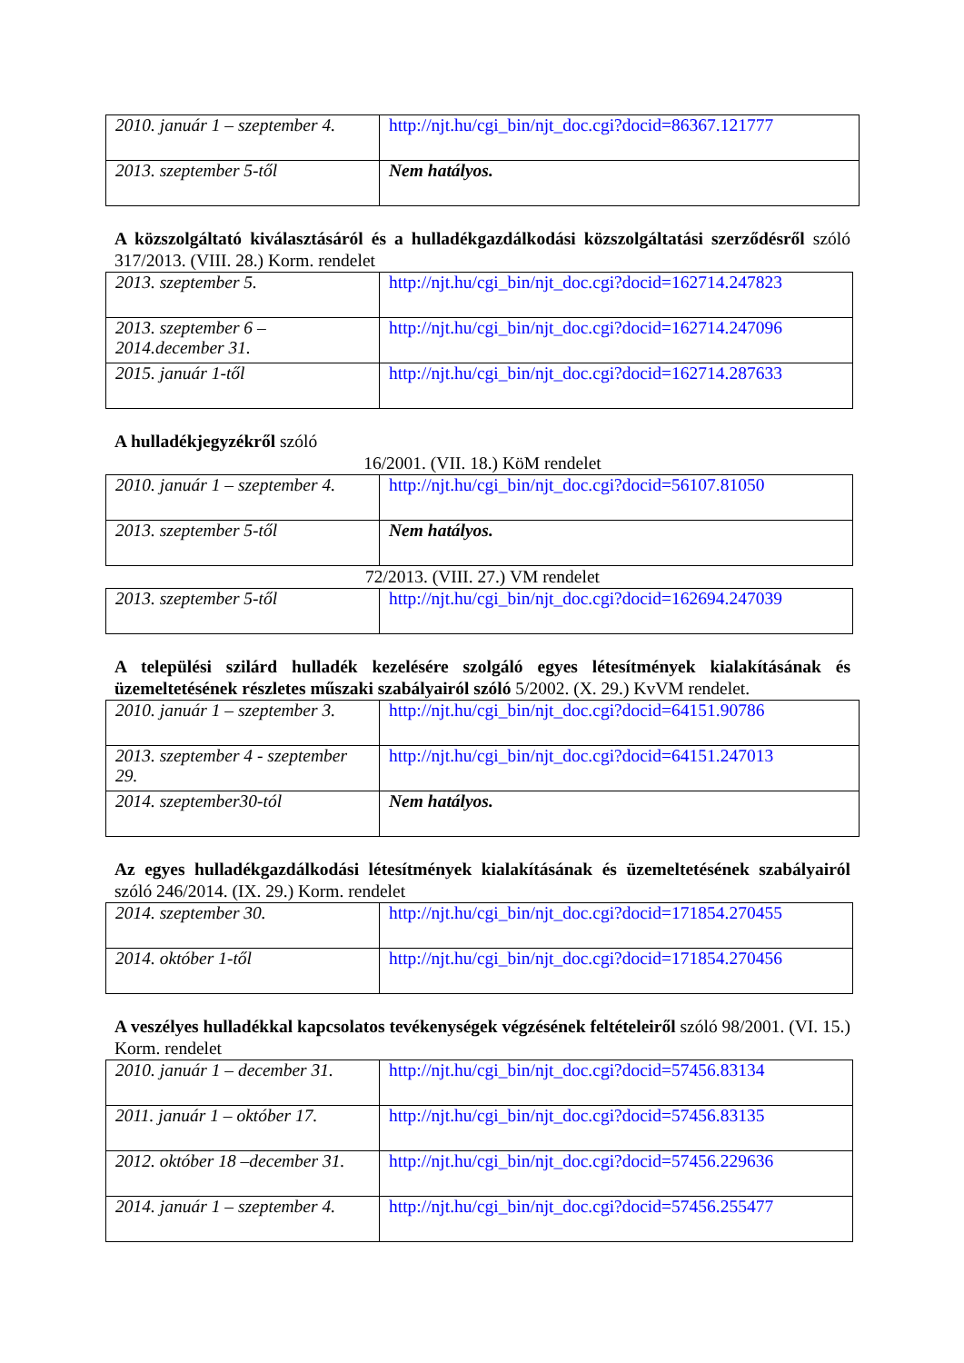| 2010. január 1 – szeptember 4. | http://njt.hu/cgi_bin/njt_doc.cgi?docid=86367.121777 |
| 2013. szeptember 5-től | Nem hatályos. |
A közszolgáltató kiválasztásáról és a hulladékgazdálkodási közszolgáltatási szerződésről szóló 317/2013. (VIII. 28.) Korm. rendelet
| 2013. szeptember 5. | http://njt.hu/cgi_bin/njt_doc.cgi?docid=162714.247823 |
| 2013. szeptember 6 – 2014.december 31. | http://njt.hu/cgi_bin/njt_doc.cgi?docid=162714.247096 |
| 2015. január 1-től | http://njt.hu/cgi_bin/njt_doc.cgi?docid=162714.287633 |
A hulladékjegyzékről szóló
16/2001. (VII. 18.) KöM rendelet
| 2010. január 1 – szeptember 4. | http://njt.hu/cgi_bin/njt_doc.cgi?docid=56107.81050 |
| 2013. szeptember 5-től | Nem hatályos. |
72/2013. (VIII. 27.) VM rendelet
| 2013. szeptember 5-től | http://njt.hu/cgi_bin/njt_doc.cgi?docid=162694.247039 |
A települési szilárd hulladék kezelésére szolgáló egyes létesítmények kialakításának és üzemeltetésének részletes műszaki szabályairól szóló 5/2002. (X. 29.) KvVM rendelet.
| 2010. január 1 – szeptember 3. | http://njt.hu/cgi_bin/njt_doc.cgi?docid=64151.90786 |
| 2013. szeptember 4 - szeptember 29. | http://njt.hu/cgi_bin/njt_doc.cgi?docid=64151.247013 |
| 2014. szeptember30-tól | Nem hatályos. |
Az egyes hulladékgazdálkodási létesítmények kialakításának és üzemeltetésének szabályairól szóló 246/2014. (IX. 29.) Korm. rendelet
| 2014. szeptember 30. | http://njt.hu/cgi_bin/njt_doc.cgi?docid=171854.270455 |
| 2014. október 1-től | http://njt.hu/cgi_bin/njt_doc.cgi?docid=171854.270456 |
A veszélyes hulladékkal kapcsolatos tevékenységek végzésének feltételeiről szóló 98/2001. (VI. 15.) Korm. rendelet
| 2010. január 1 – december 31. | http://njt.hu/cgi_bin/njt_doc.cgi?docid=57456.83134 |
| 2011. január 1 – október 17. | http://njt.hu/cgi_bin/njt_doc.cgi?docid=57456.83135 |
| 2012. október 18 –december 31. | http://njt.hu/cgi_bin/njt_doc.cgi?docid=57456.229636 |
| 2014. január 1 – szeptember 4. | http://njt.hu/cgi_bin/njt_doc.cgi?docid=57456.255477 |